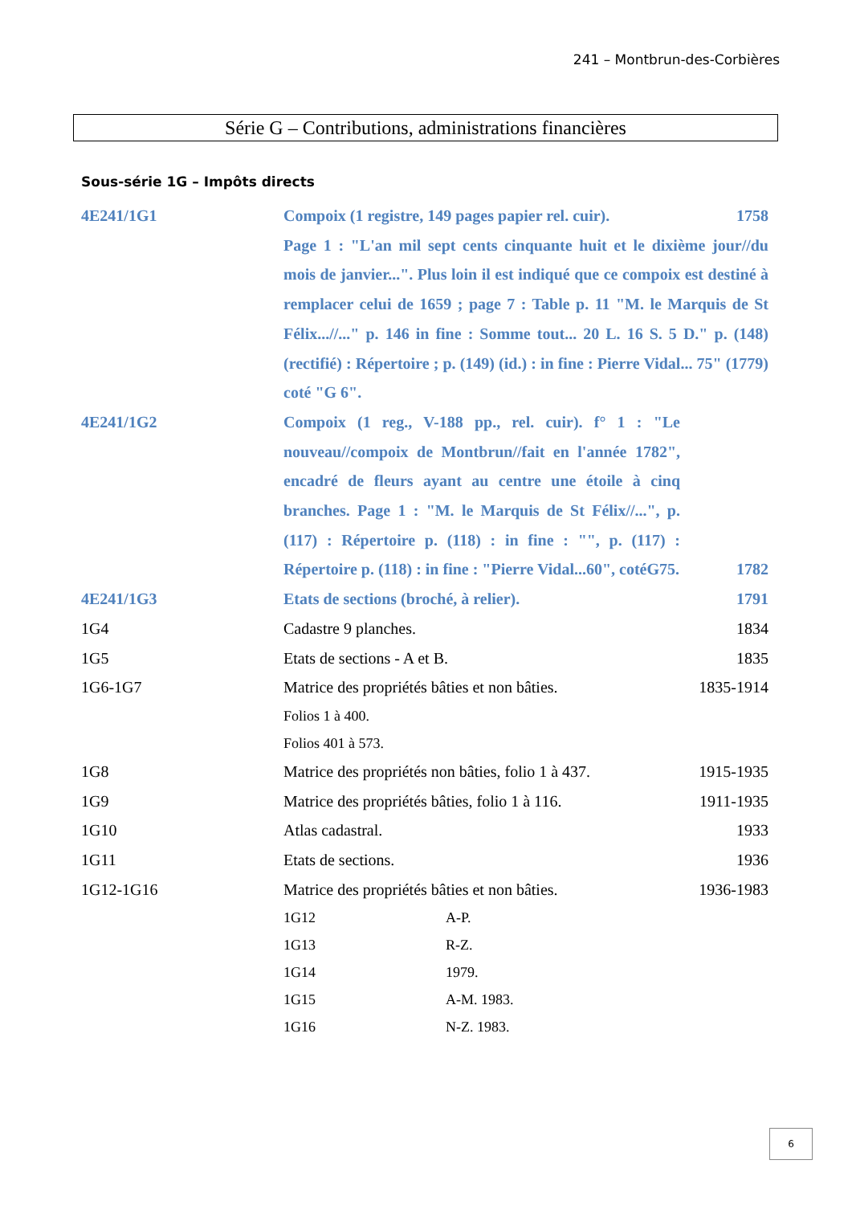241 – Montbrun-des-Corbières
Série G – Contributions, administrations financières
Sous-série 1G – Impôts directs
4E241/1G1 Compoix (1 registre, 149 pages papier rel. cuir).
1758
Page 1 : "L'an mil sept cents cinquante huit et le dixième jour//du mois de janvier...". Plus loin il est indiqué que ce compoix est destiné à remplacer celui de 1659 ; page 7 : Table p. 11 "M. le Marquis de St Félix...//..." p. 146 in fine : Somme tout... 20 L. 16 S. 5 D." p. (148) (rectifié) : Répertoire ; p. (149) (id.) : in fine : Pierre Vidal... 75" (1779) coté "G 6".
4E241/1G2 Compoix (1 reg., V-188 pp., rel. cuir). f° 1 : "Le nouveau//compoix de Montbrun//fait en l'année 1782", encadré de fleurs ayant au centre une étoile à cinq branches. Page 1 : "M. le Marquis de St Félix//...", p. (117) : Répertoire p. (118) : in fine : "", p. (117) : Répertoire p. (118) : in fine : "Pierre Vidal...60", cotéG75.
1782
4E241/1G3 Etats de sections (broché, à relier).
1791
1G4 Cadastre 9 planches. 1834
1G5 Etats de sections - A et B. 1835
1G6-1G7 Matrice des propriétés bâties et non bâties.
1835-1914
Folios 1 à 400.
Folios 401 à 573.
1G8 Matrice des propriétés non bâties, folio 1 à 437.
1915-1935
1G9 Matrice des propriétés bâties, folio 1 à 116.
1911-1935
1G10 Atlas cadastral. 1933
1G11 Etats de sections. 1936
1G12-1G16 Matrice des propriétés bâties et non bâties.
1936-1983
1G12 A-P.
1G13 R-Z.
1G14 1979.
1G15 A-M. 1983.
1G16 N-Z. 1983.
6